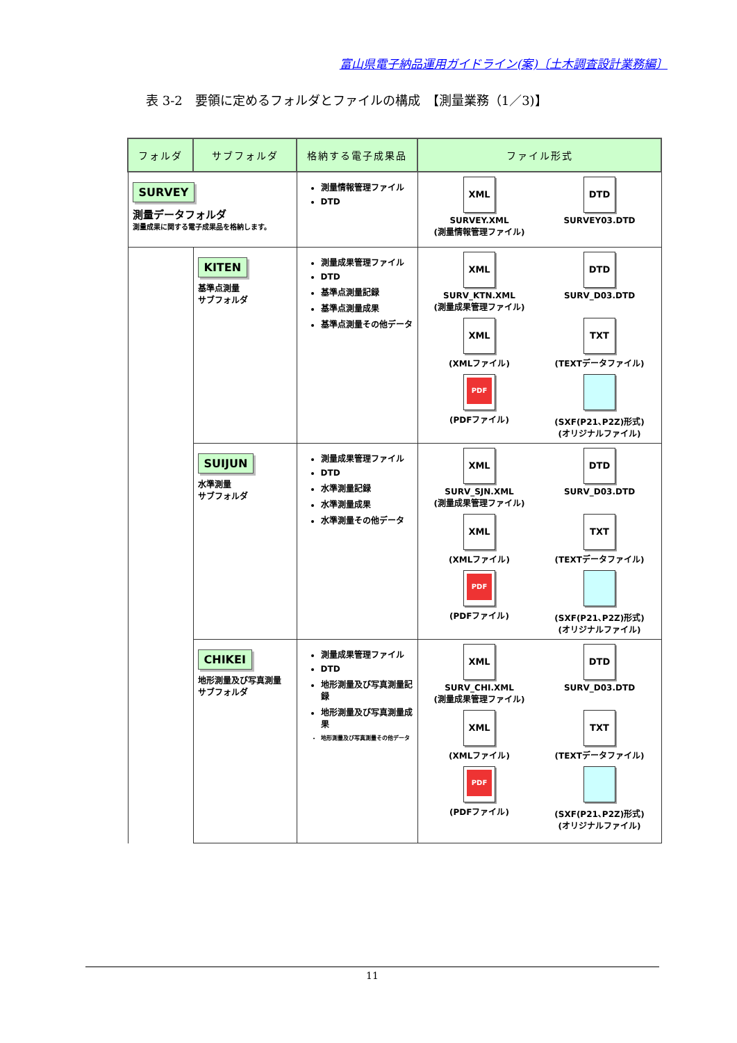富山県電子納品運用ガイドライン(案)〔土木調査設計業務編〕
表 3-2　要領に定めるフォルダとファイルの構成　【測量業務（1／3)】
| フォルダ | サブフォルダ | 格納する電子成果品 | ファイル形式 |
| --- | --- | --- | --- |
| SURVEY 測量データフォルダ 測量成果に関する電子成果品を格納します。 | | 測量情報管理ファイル DTD | XML SURVEY.XML (測量情報管理ファイル) DTD SURVEY03.DTD |
| | KITEN 基準点測量 サブフォルダ | 測量成果管理ファイル DTD 基準点測量記録 基準点測量成果 基準点測量その他データ | XML SURV_KTN.XML (測量成果管理ファイル) DTD SURV_D03.DTD XML (XMLファイル) TXT (TEXTデータファイル) PDF (PDFファイル) (SXF(P21､P2Z)形式) (オリジナルファイル) |
| | SUIJUN 水準測量 サブフォルダ | 測量成果管理ファイル DTD 水準測量記録 水準測量成果 水準測量その他データ | XML SURV_SJN.XML (測量成果管理ファイル) DTD SURV_D03.DTD XML (XMLファイル) TXT (TEXTデータファイル) PDF (PDFファイル) (SXF(P21､P2Z)形式) (オリジナルファイル) |
| | CHIKEI 地形測量及び写真測量 サブフォルダ | 測量成果管理ファイル DTD 地形測量及び写真測量記録 地形測量及び写真測量成果 地形測量及び写真測量その他データ | XML SURV_CHI.XML (測量成果管理ファイル) DTD SURV_D03.DTD XML (XMLファイル) TXT (TEXTデータファイル) PDF (PDFファイル) (SXF(P21､P2Z)形式) (オリジナルファイル) |
11